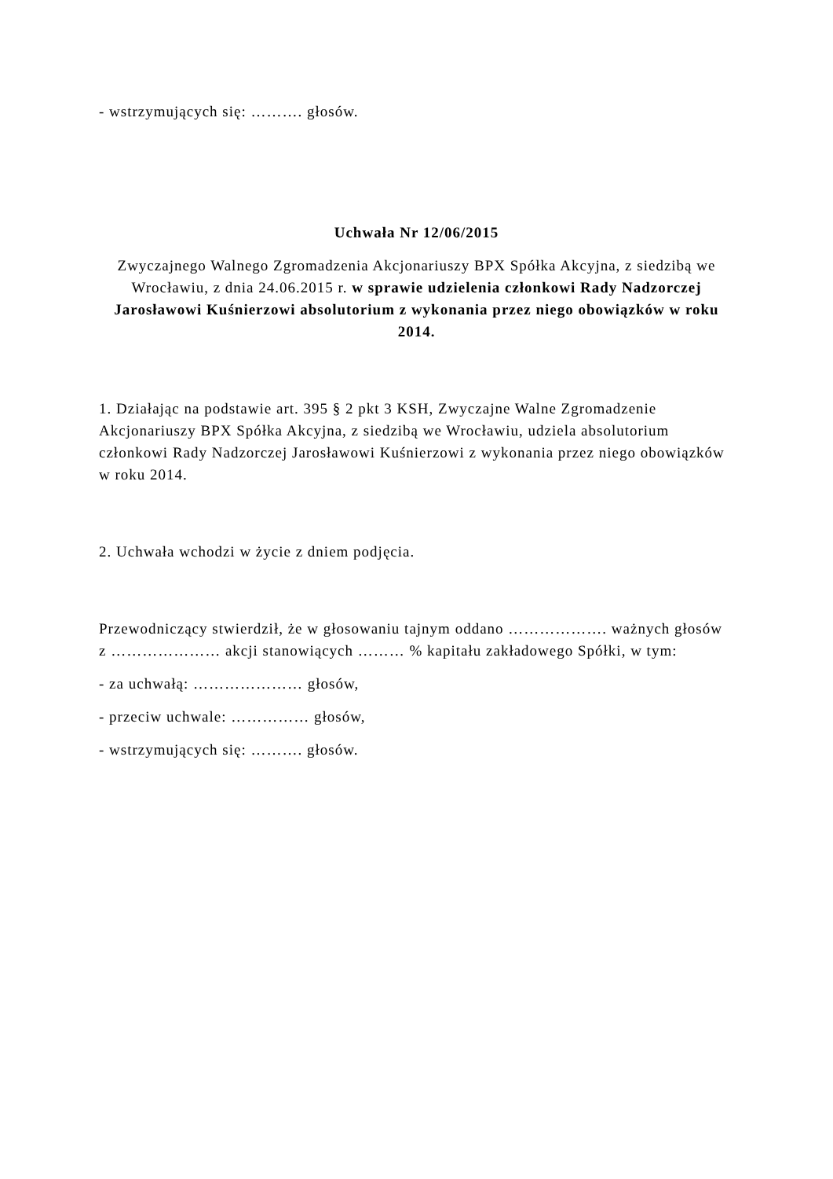- wstrzymujących się: ………. głosów.
Uchwała Nr 12/06/2015
Zwyczajnego Walnego Zgromadzenia Akcjonariuszy BPX Spółka Akcyjna, z siedzibą we Wrocławiu, z dnia 24.06.2015 r. w sprawie udzielenia członkowi Rady Nadzorczej Jarosławowi Kuśnierzowi absolutorium z wykonania przez niego obowiązków w roku 2014.
1. Działając na podstawie art. 395 § 2 pkt 3 KSH, Zwyczajne Walne Zgromadzenie Akcjonariuszy BPX Spółka Akcyjna, z siedzibą we Wrocławiu, udziela absolutorium członkowi Rady Nadzorczej Jarosławowi Kuśnierzowi z wykonania przez niego obowiązków w roku 2014.
2. Uchwała wchodzi w życie z dniem podjęcia.
Przewodniczący stwierdził, że w głosowaniu tajnym oddano ………………. ważnych głosów z ………………… akcji stanowiących ……… % kapitału zakładowego Spółki, w tym:
- za uchwałą: ………………… głosów,
- przeciw uchwale: …………… głosów,
- wstrzymujących się: ………. głosów.